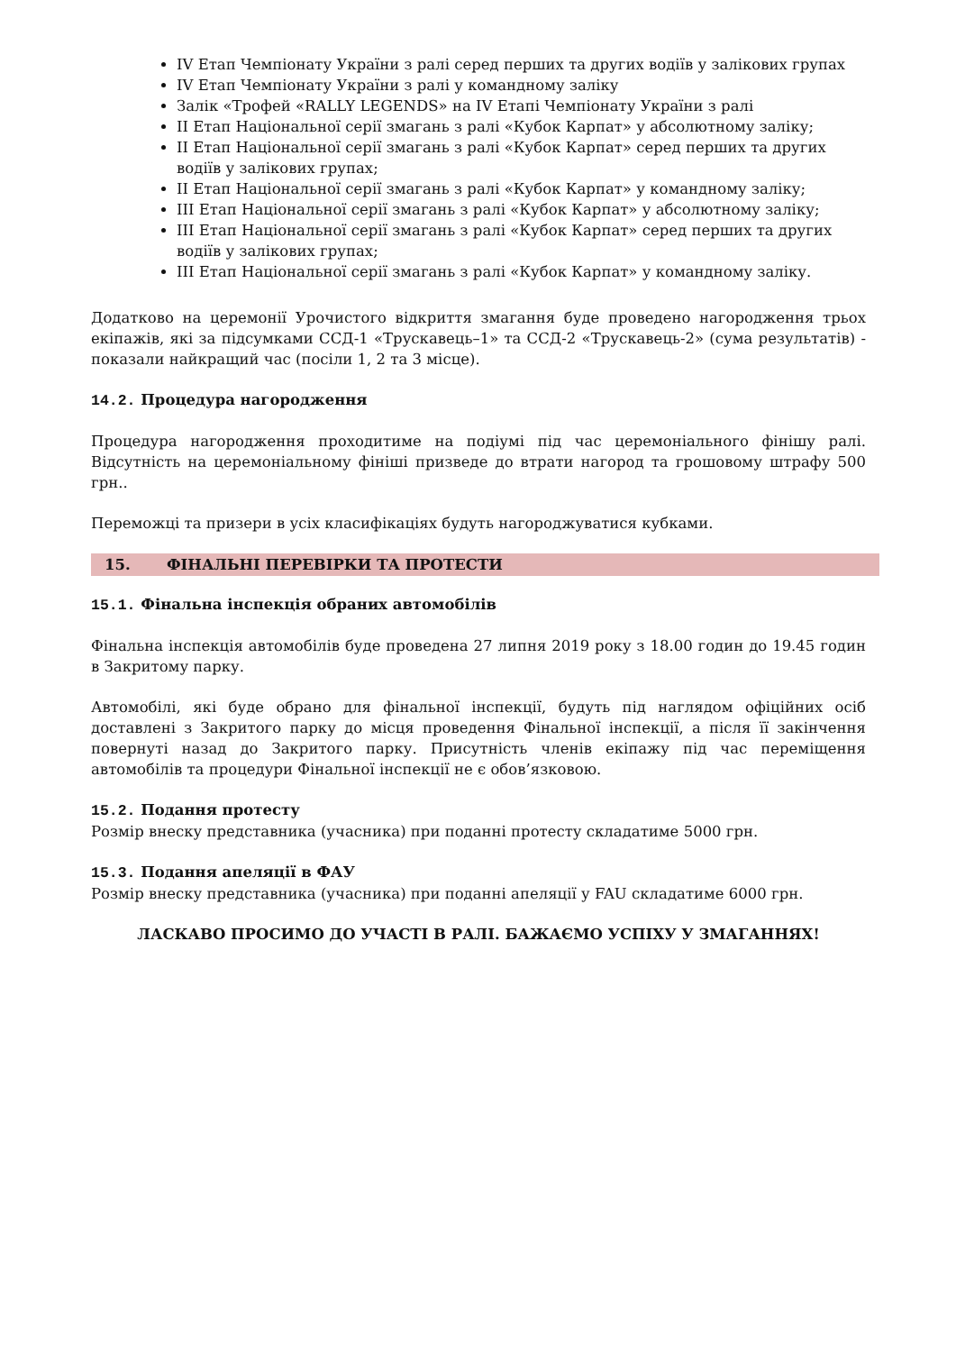IV Етап Чемпіонату України з ралі серед перших та других водіїв у залікових групах
IV Етап Чемпіонату України з ралі у командному заліку
Залік «Трофей «RALLY LEGENDS» на IV Етапі Чемпіонату України з ралі
II Етап Національної серії змагань з ралі «Кубок Карпат» у абсолютному заліку;
II Етап Національної серії змагань з ралі «Кубок Карпат» серед перших та других водіїв у залікових групах;
II Етап Національної серії змагань з ралі «Кубок Карпат» у командному заліку;
III Етап Національної серії змагань з ралі «Кубок Карпат» у абсолютному заліку;
III Етап Національної серії змагань з ралі «Кубок Карпат» серед перших та других водіїв у залікових групах;
III Етап Національної серії змагань з ралі «Кубок Карпат» у командному заліку.
Додатково на церемонії Урочистого відкриття змагання буде проведено нагородження трьох екіпажів, які за підсумками ССД-1 «Трускавець–1» та ССД-2 «Трускавець-2» (сума результатів) - показали найкращий час (посіли 1, 2 та 3 місце).
14.2. Процедура нагородження
Процедура нагородження проходитиме на подіумі під час церемоніального фінішу ралі. Відсутність на церемоніальному фініші призведе до втрати нагород та грошовому штрафу 500 грн..
Переможці та призери в усіх класифікаціях будуть нагороджуватися кубками.
15. ФІНАЛЬНІ ПЕРЕВІРКИ ТА ПРОТЕСТИ
15.1. Фінальна інспекція обраних автомобілів
Фінальна інспекція автомобілів буде проведена 27 липня 2019 року з 18.00 годин до 19.45 годин в Закритому парку.
Автомобілі, які буде обрано для фінальної інспекції, будуть під наглядом офіційних осіб доставлені з Закритого парку до місця проведення Фінальної інспекції, а після її закінчення повернуті назад до Закритого парку. Присутність членів екіпажу під час переміщення автомобілів та процедури Фінальної інспекції не є обов’язковою.
15.2. Подання протесту
Розмір внеску представника (учасника) при поданні протесту складатиме 5000 грн.
15.3. Подання апеляції в ФАУ
Розмір внеску представника (учасника) при поданні апеляції у FAU складатиме 6000 грн.
ЛАСКАВО ПРОСИМО ДО УЧАСТІ В РАЛІ. БАЖАЄМО УСПІХУ У ЗМАГАННЯХ!